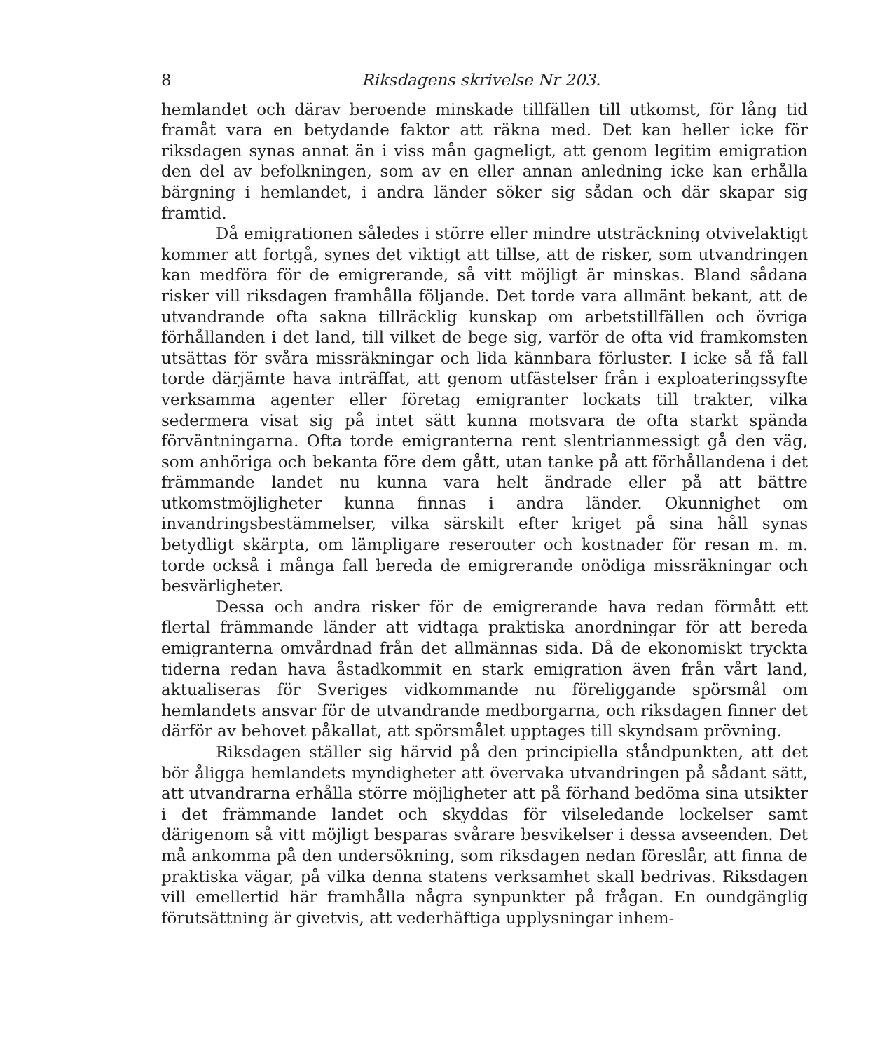8 Riksdagens skrivelse Nr 203.
hemlandet och därav beroende minskade tillfällen till utkomst, för lång tid framåt vara en betydande faktor att räkna med. Det kan heller icke för riksdagen synas annat än i viss mån gagneligt, att genom legitim emigration den del av befolkningen, som av en eller annan anledning icke kan erhålla bärgning i hemlandet, i andra länder söker sig sådan och där skapar sig framtid.
Då emigrationen således i större eller mindre utsträckning otvivelaktigt kommer att fortgå, synes det viktigt att tillse, att de risker, som utvandringen kan medföra för de emigrerande, så vitt möjligt är minskas. Bland sådana risker vill riksdagen framhålla följande. Det torde vara allmänt bekant, att de utvandrande ofta sakna tillräcklig kunskap om arbetstillfällen och övriga förhållanden i det land, till vilket de bege sig, varför de ofta vid framkomsten utsättas för svåra missräkningar och lida kännbara förluster. I icke så få fall torde därjämte hava inträffat, att genom utfästelser från i exploateringssyfte verksamma agenter eller företag emigranter lockats till trakter, vilka sedermera visat sig på intet sätt kunna motsvara de ofta starkt spända förväntningarna. Ofta torde emigranterna rent slentrianmessigt gå den väg, som anhöriga och bekanta före dem gått, utan tanke på att förhållandena i det främmande landet nu kunna vara helt ändrade eller på att bättre utkomstmöjligheter kunna finnas i andra länder. Okunnighet om invandringsbestämmelser, vilka särskilt efter kriget på sina håll synas betydligt skärpta, om lämpligare reserouter och kostnader för resan m. m. torde också i många fall bereda de emigrerande onödiga missräkningar och besvärligheter.
Dessa och andra risker för de emigrerande hava redan förmått ett flertal främmande länder att vidtaga praktiska anordningar för att bereda emigranterna omvårdnad från det allmännas sida. Då de ekonomiskt tryckta tiderna redan hava åstadkommit en stark emigration även från vårt land, aktualiseras för Sveriges vidkommande nu föreliggande spörsmål om hemlandets ansvar för de utvandrande medborgarna, och riksdagen finner det därför av behovet påkallat, att spörsmålet upptages till skyndsam prövning.
Riksdagen ställer sig härvid på den principiella ståndpunkten, att det bör åligga hemlandets myndigheter att övervaka utvandringen på sådant sätt, att utvandrarna erhålla större möjligheter att på förhand bedöma sina utsikter i det främmande landet och skyddas för vilseledande lockelser samt därigenom så vitt möjligt besparas svårare besvikelser i dessa avseenden. Det må ankomma på den undersökning, som riksdagen nedan föreslår, att finna de praktiska vägar, på vilka denna statens verksamhet skall bedrivas. Riksdagen vill emellertid här framhålla några synpunkter på frågan. En oundgänglig förutsättning är givetvis, att vederhäftiga upplysningar inhem-